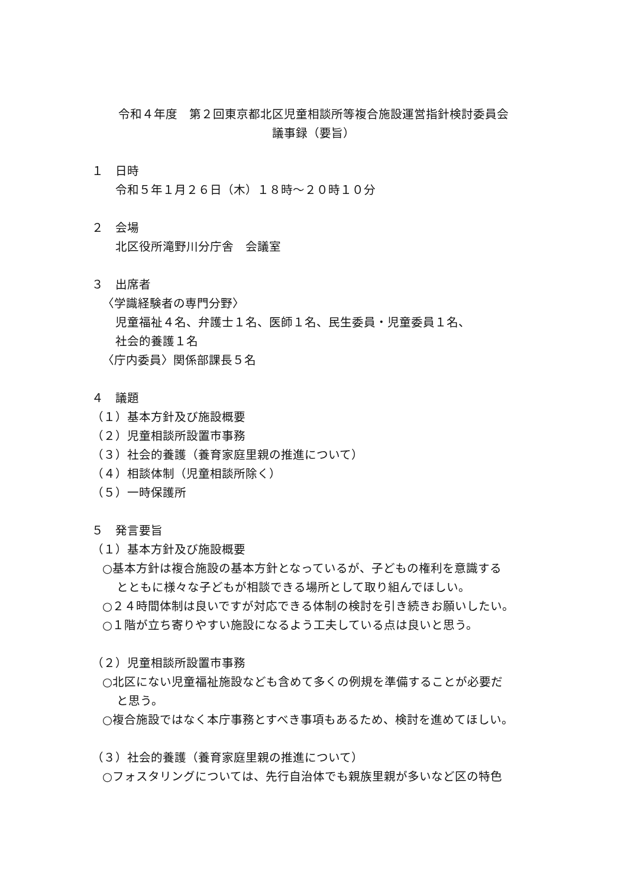令和４年度　第２回東京都北区児童相談所等複合施設運営指針検討委員会
議事録（要旨）
１　日時
令和５年１月２６日（木）１８時～２０時１０分
２　会場
北区役所滝野川分庁舎　会議室
３　出席者
〈学識経験者の専門分野〉
児童福祉４名、弁護士１名、医師１名、民生委員・児童委員１名、
社会的養護１名
〈庁内委員〉関係部課長５名
４　議題
（１）基本方針及び施設概要
（２）児童相談所設置市事務
（３）社会的養護（養育家庭里親の推進について）
（４）相談体制（児童相談所除く）
（５）一時保護所
５　発言要旨
（１）基本方針及び施設概要
○基本方針は複合施設の基本方針となっているが、子どもの権利を意識する
とともに様々な子どもが相談できる場所として取り組んでほしい。
○２４時間体制は良いですが対応できる体制の検討を引き続きお願いしたい。
○１階が立ち寄りやすい施設になるよう工夫している点は良いと思う。
（２）児童相談所設置市事務
○北区にない児童福祉施設なども含めて多くの例規を準備することが必要だ
と思う。
○複合施設ではなく本庁事務とすべき事項もあるため、検討を進めてほしい。
（３）社会的養護（養育家庭里親の推進について）
○フォスタリングについては、先行自治体でも親族里親が多いなど区の特色